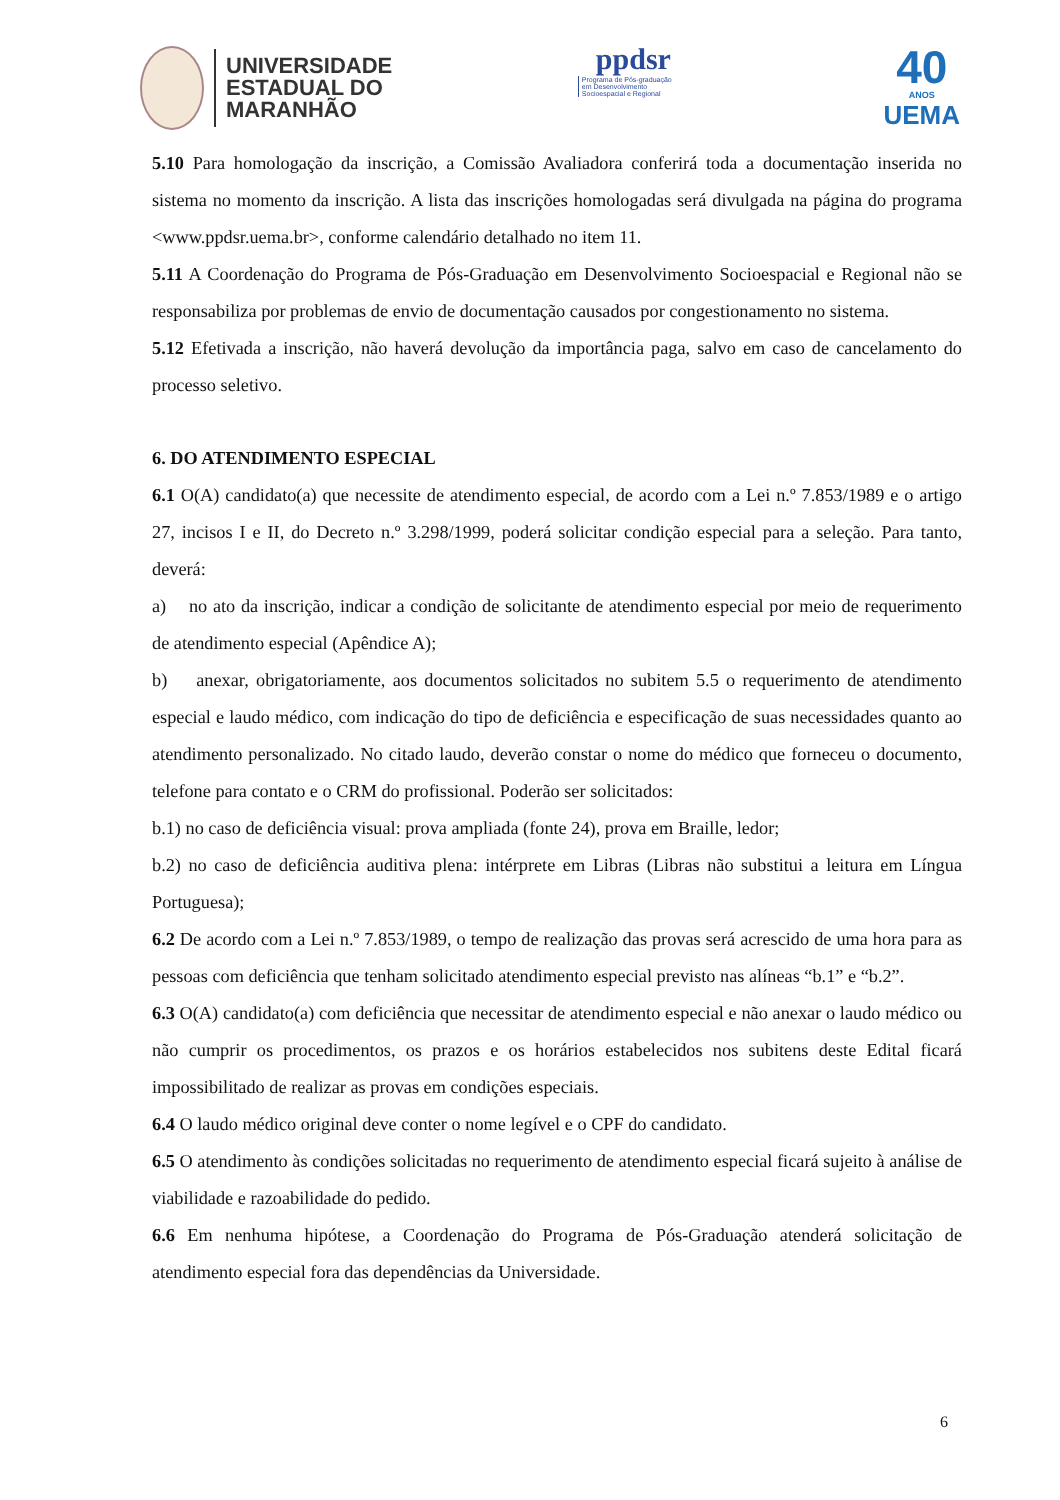UNIVERSIDADE
ESTADUAL DO
MARANHÃO
ppdsr
Programa de Pós-graduação
em Desenvolvimento
Socioespacial e Regional
40
ANOS
UEMA
5.10 Para homologação da inscrição, a Comissão Avaliadora conferirá toda a documentação inserida no sistema no momento da inscrição. A lista das inscrições homologadas será divulgada na página do programa <www.ppdsr.uema.br>, conforme calendário detalhado no item 11.
5.11 A Coordenação do Programa de Pós-Graduação em Desenvolvimento Socioespacial e Regional não se responsabiliza por problemas de envio de documentação causados por congestionamento no sistema.
5.12 Efetivada a inscrição, não haverá devolução da importância paga, salvo em caso de cancelamento do processo seletivo.
6. DO ATENDIMENTO ESPECIAL
6.1 O(A) candidato(a) que necessite de atendimento especial, de acordo com a Lei n.º 7.853/1989 e o artigo 27, incisos I e II, do Decreto n.º 3.298/1999, poderá solicitar condição especial para a seleção. Para tanto, deverá:
a) no ato da inscrição, indicar a condição de solicitante de atendimento especial por meio de requerimento de atendimento especial (Apêndice A);
b) anexar, obrigatoriamente, aos documentos solicitados no subitem 5.5 o requerimento de atendimento especial e laudo médico, com indicação do tipo de deficiência e especificação de suas necessidades quanto ao atendimento personalizado. No citado laudo, deverão constar o nome do médico que forneceu o documento, telefone para contato e o CRM do profissional. Poderão ser solicitados:
b.1) no caso de deficiência visual: prova ampliada (fonte 24), prova em Braille, ledor;
b.2) no caso de deficiência auditiva plena: intérprete em Libras (Libras não substitui a leitura em Língua Portuguesa);
6.2 De acordo com a Lei n.º 7.853/1989, o tempo de realização das provas será acrescido de uma hora para as pessoas com deficiência que tenham solicitado atendimento especial previsto nas alíneas “b.1” e “b.2”.
6.3 O(A) candidato(a) com deficiência que necessitar de atendimento especial e não anexar o laudo médico ou não cumprir os procedimentos, os prazos e os horários estabelecidos nos subitens deste Edital ficará impossibilitado de realizar as provas em condições especiais.
6.4 O laudo médico original deve conter o nome legível e o CPF do candidato.
6.5 O atendimento às condições solicitadas no requerimento de atendimento especial ficará sujeito à análise de viabilidade e razoabilidade do pedido.
6.6 Em nenhuma hipótese, a Coordenação do Programa de Pós-Graduação atenderá solicitação de atendimento especial fora das dependências da Universidade.
6